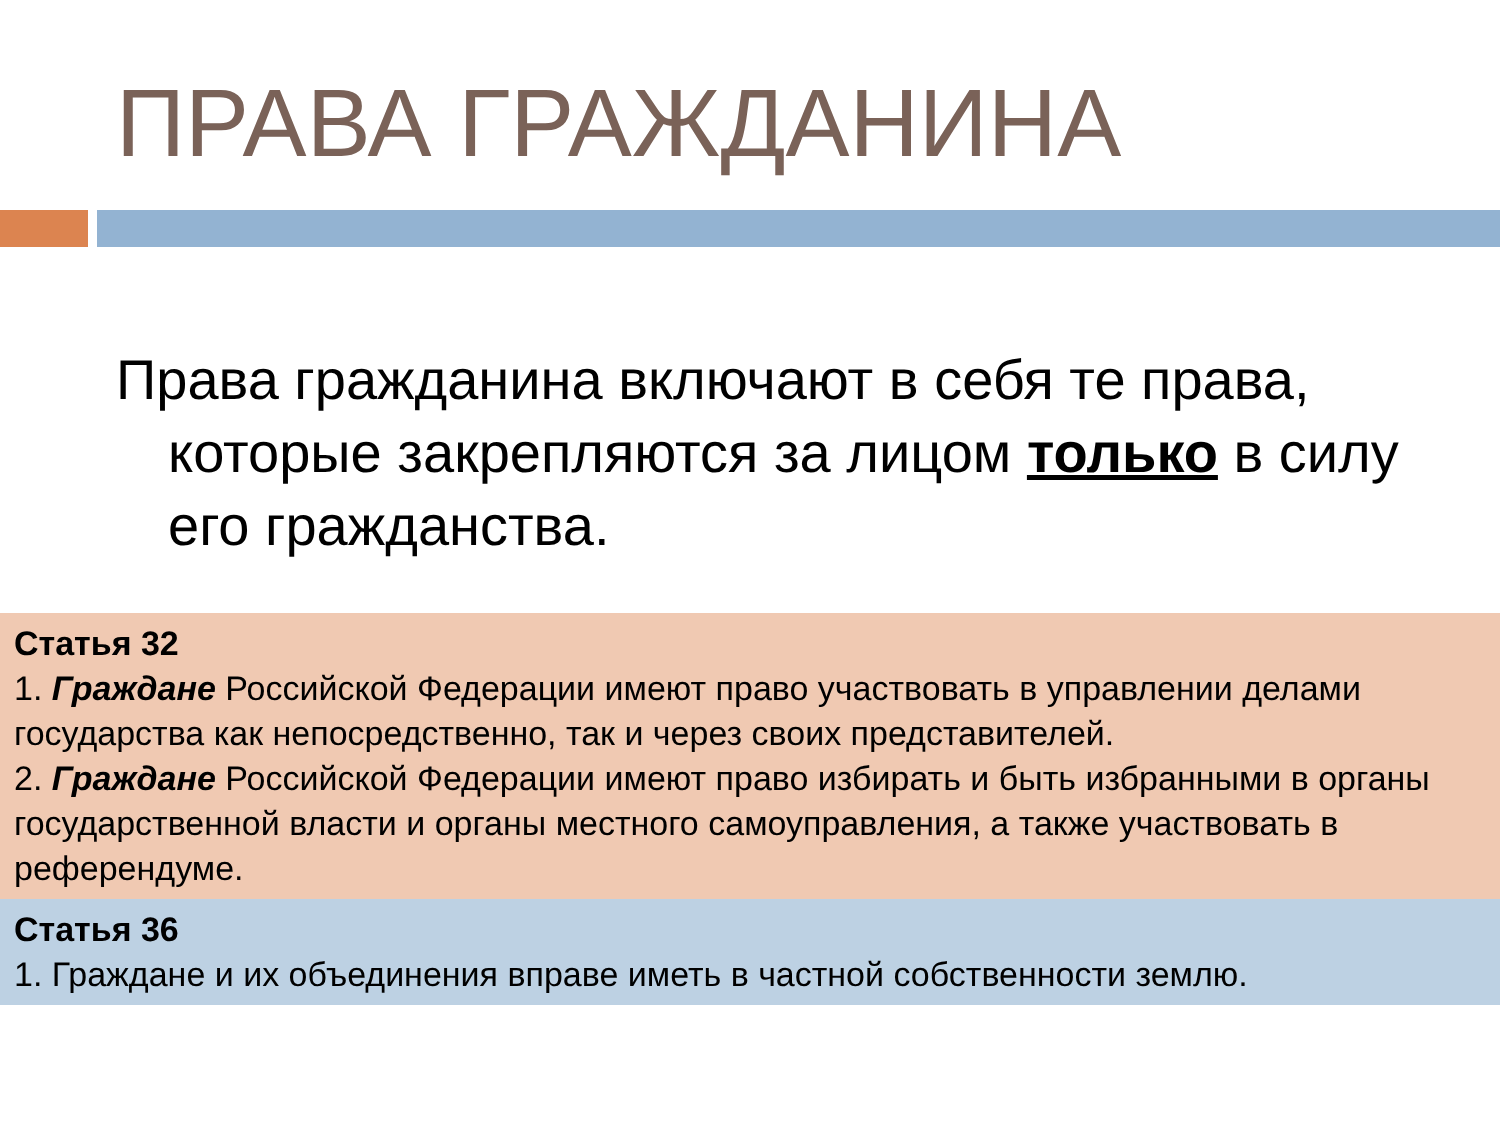ПРАВА ГРАЖДАНИНА
Права гражданина включают в себя те права, которые закрепляются за лицом только в силу его гражданства.
Статья 32
1. Граждане Российской Федерации имеют право участвовать в управлении делами государства как непосредственно, так и через своих представителей.
2. Граждане Российской Федерации имеют право избирать и быть избранными в органы государственной власти и органы местного самоуправления, а также участвовать в референдуме.
Статья 36
1. Граждане и их объединения вправе иметь в частной собственности землю.